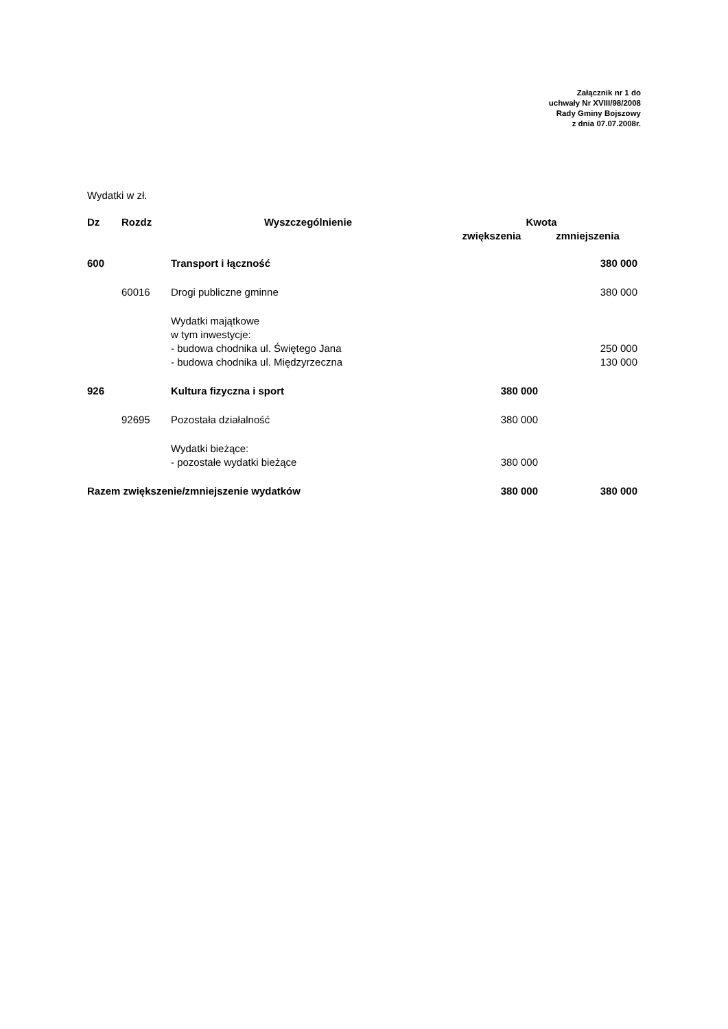Załącznik nr 1 do
uchwały Nr XVIII/98/2008
Rady Gminy Bojszowy
z dnia 07.07.2008r.
Wydatki w zł.
| Dz | Rozdz | Wyszczególnienie | Kwota | |
| --- | --- | --- | --- | --- |
| | | | zwiększenia | zmniejszenia |
| 600 | | Transport i łączność | | 380 000 |
| | 60016 | Drogi publiczne gminne | | 380 000 |
| | | Wydatki majątkowe w tym inwestycje: - budowa chodnika ul. Świętego Jana - budowa chodnika ul. Międzyrzeczna | | 250 000 130 000 |
| 926 | | Kultura fizyczna i sport | 380 000 | |
| | 92695 | Pozostała działalność | 380 000 | |
| | | Wydatki bieżące: - pozostałe wydatki bieżące | 380 000 | |
| Razem zwiększenie/zmniejszenie wydatków | | | 380 000 | 380 000 |